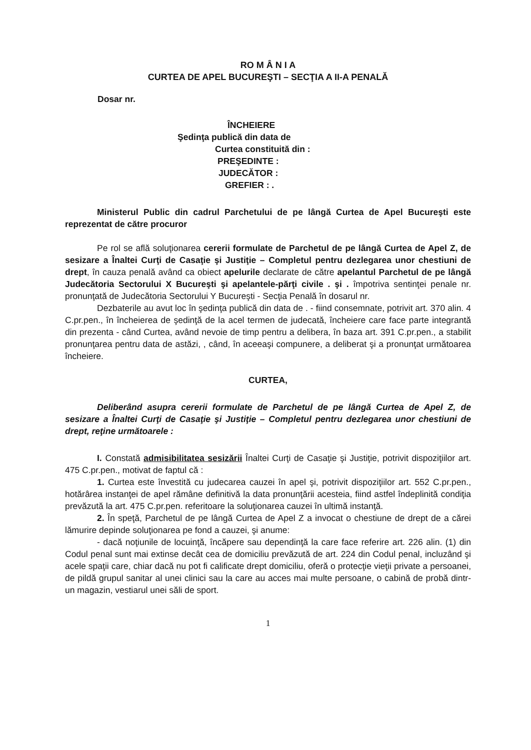RO M Â N I A
CURTEA DE APEL BUCUREŞTI – SECŢIA A II-A PENALĂ
Dosar nr.
ÎNCHEIERE
Şedinţa publică din data de
Curtea constituită din :
PREŞEDINTE :
JUDECĂTOR :
GREFIER : .
Ministerul Public din cadrul Parchetului de pe lângă Curtea de Apel Bucureşti este reprezentat de către procuror
Pe rol se află soluţionarea cererii formulate de Parchetul de pe lângă Curtea de Apel Z, de sesizare a Înaltei Curţi de Casaţie şi Justiţie – Completul pentru dezlegarea unor chestiuni de drept, în cauza penală având ca obiect apelurile declarate de către apelantul Parchetul de pe lângă Judecătoria Sectorului X Bucureşti şi apelantele-părţi civile . şi . împotriva sentinţei penale nr. pronunţată de Judecătoria Sectorului Y Bucureşti - Secţia Penală în dosarul nr.
Dezbaterile au avut loc în şedinţa publică din data de . - fiind consemnate, potrivit art. 370 alin. 4 C.pr.pen., în încheierea de şedinţă de la acel termen de judecată, încheiere care face parte integrantă din prezenta - când Curtea, având nevoie de timp pentru a delibera, în baza art. 391 C.pr.pen., a stabilit pronunţarea pentru data de astăzi, , când, în aceeaşi compunere, a deliberat şi a pronunţat următoarea încheiere.
CURTEA,
Deliberând asupra cererii formulate de Parchetul de pe lângă Curtea de Apel Z, de sesizare a Înaltei Curţi de Casaţie şi Justiţie – Completul pentru dezlegarea unor chestiuni de drept, reţine următoarele :
I. Constată admisibilitatea sesizării Înaltei Curţi de Casaţie şi Justiţie, potrivit dispoziţiilor art. 475 C.pr.pen., motivat de faptul că :
1. Curtea este învestită cu judecarea cauzei în apel şi, potrivit dispoziţiilor art. 552 C.pr.pen., hotărârea instanţei de apel rămâne definitivă la data pronunţării acesteia, fiind astfel îndeplinită condiţia prevăzută la art. 475 C.pr.pen. referitoare la soluţionarea cauzei în ultimă instanţă.
2. În speţă, Parchetul de pe lângă Curtea de Apel Z a invocat o chestiune de drept de a cărei lămurire depinde soluţionarea pe fond a cauzei, şi anume:
- dacă noţiunile de locuinţă, încăpere sau dependinţă la care face referire art. 226 alin. (1) din Codul penal sunt mai extinse decât cea de domiciliu prevăzută de art. 224 din Codul penal, incluzând şi acele spaţii care, chiar dacă nu pot fi calificate drept domiciliu, oferă o protecţie vieţii private a persoanei, de pildă grupul sanitar al unei clinici sau la care au acces mai multe persoane, o cabină de probă dintr-un magazin, vestiarul unei săli de sport.
1